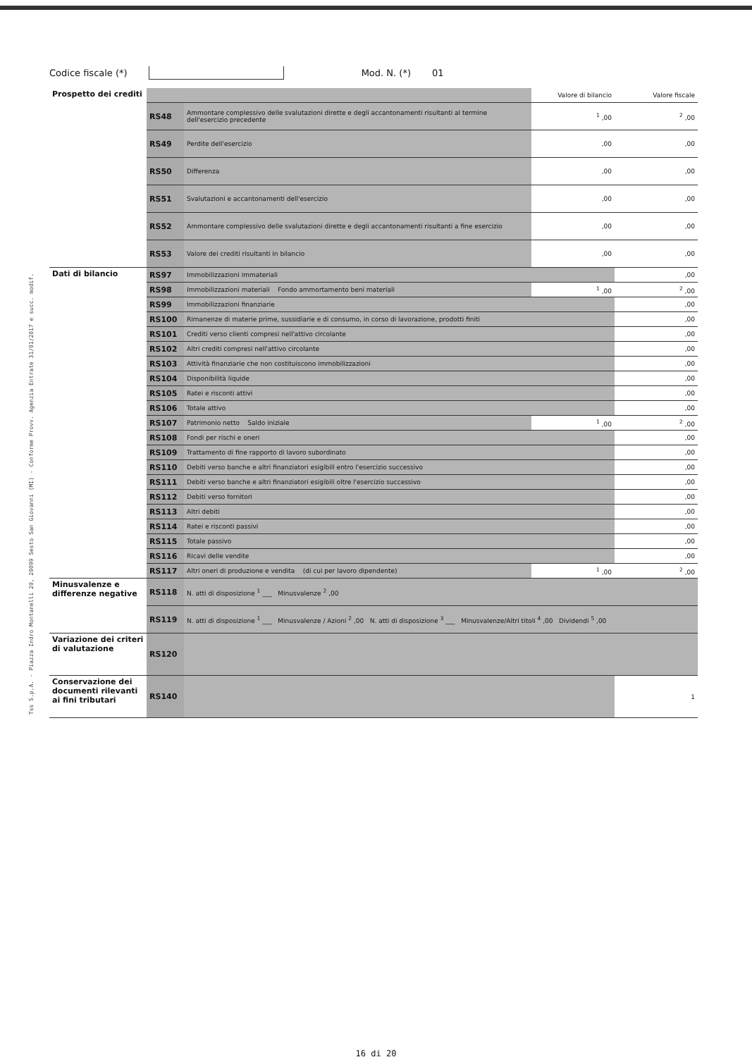Tss S.p.A. - Piazza Indro Montanelli 20, 20099 Sesto San Giovanni (MI) - Conforme Provv. Agenzia Entrate 31/01/2017 e succ. modif.
Codice fiscale (*) Mod. N. (*) 01
| Prospetto dei crediti | | | Valore di bilancio | Valore fiscale |
| | RS48 | Ammontare complessivo delle svalutazioni dirette e degli accantonamenti risultanti al termine dell'esercizio precedente | <sup>1</sup> ,00 | <sup>2</sup> ,00 |
| | RS49 | Perdite dell'esercizio | ,00 | ,00 |
| | RS50 | Differenza | ,00 | ,00 |
| | RS51 | Svalutazioni e accantonamenti dell'esercizio | ,00 | ,00 |
| | RS52 | Ammontare complessivo delle svalutazioni dirette e degli accantonamenti risultanti a fine esercizio | ,00 | ,00 |
| | RS53 | Valore dei crediti risultanti in bilancio | ,00 | ,00 |
| Dati di bilancio | RS97 | Immobilizzazioni immateriali | | ,00 |
| | RS98 | Immobilizzazioni materiali Fondo ammortamento beni materiali | <sup>1</sup> ,00 | <sup>2</sup> ,00 |
| | RS99 | Immobilizzazioni finanziarie | | ,00 |
| | RS100 | Rimanenze di materie prime, sussidiarie e di consumo, in corso di lavorazione, prodotti finiti | | ,00 |
| | RS101 | Crediti verso clienti compresi nell'attivo circolante | | ,00 |
| | RS102 | Altri crediti compresi nell'attivo circolante | | ,00 |
| | RS103 | Attività finanziarie che non costituiscono immobilizzazioni | | ,00 |
| | RS104 | Disponibilità liquide | | ,00 |
| | RS105 | Ratei e risconti attivi | | ,00 |
| | RS106 | Totale attivo | | ,00 |
| | RS107 | Patrimonio netto Saldo iniziale | <sup>1</sup> ,00 | <sup>2</sup> ,00 |
| | RS108 | Fondi per rischi e oneri | | ,00 |
| | RS109 | Trattamento di fine rapporto di lavoro subordinato | | ,00 |
| | RS110 | Debiti verso banche e altri finanziatori esigibili entro l'esercizio successivo | | ,00 |
| | RS111 | Debiti verso banche e altri finanziatori esigibili oltre l'esercizio successivo | | ,00 |
| | RS112 | Debiti verso fornitori | | ,00 |
| | RS113 | Altri debiti | | ,00 |
| | RS114 | Ratei e risconti passivi | | ,00 |
| | RS115 | Totale passivo | | ,00 |
| | RS116 | Ricavi delle vendite | | ,00 |
| | RS117 | Altri oneri di produzione e vendita (di cui per lavoro dipendente) | <sup>1</sup> ,00 | <sup>2</sup> ,00 |
| Minusvalenze e differenze negative | RS118 | N. atti di disposizione <sup>1</sup> ___ Minusvalenze <sup>2</sup> ,00 | | |
| | RS119 | N. atti di disposizione <sup>1</sup> ___ Minusvalenze / Azioni <sup>2</sup> ,00 N. atti di disposizione <sup>3</sup> ___ Minusvalenze/Altri titoli <sup>4</sup> ,00 Dividendi <sup>5</sup> ,00 | | |
| Variazione dei criteri di valutazione | RS120 | | | |
| Conservazione dei documenti rilevanti ai fini tributari | RS140 | | | 1 |
16 di 20